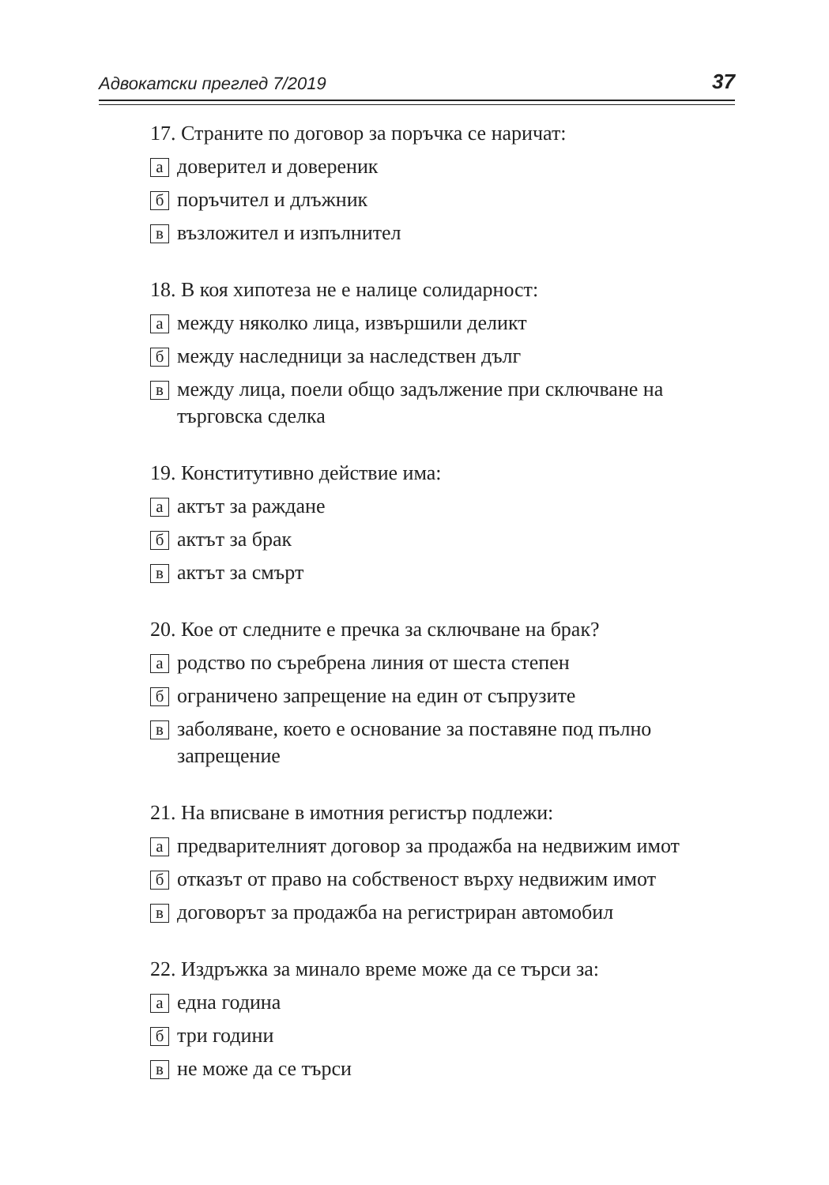Адвокатски преглед 7/2019 37
17. Страните по договор за поръчка се наричат:
адоверител и довереник
бпоръчител и длъжник
ввъзложител и изпълнител
18. В коя хипотеза не е налице солидарност:
амежду няколко лица, извършили деликт
бмежду наследници за наследствен дълг
вмежду лица, поели общо задължение при сключване на търговска сделка
19. Конститутивно действие има:
аактът за раждане
бактът за брак
вактът за смърт
20. Кое от следните е пречка за сключване на брак?
ародство по съребрена линия от шеста степен
бограничено запрещение на един от съпрузите
взаболяване, което е основание за поставяне под пълно запрещение
21. На вписване в имотния регистър подлежи:
апредварителният договор за продажба на недвижим имот
ботказът от право на собственост върху недвижим имот
вдоговорът за продажба на регистриран автомобил
22. Издръжка за минало време може да се търси за:
аедна година
бтри години
вне може да се търси